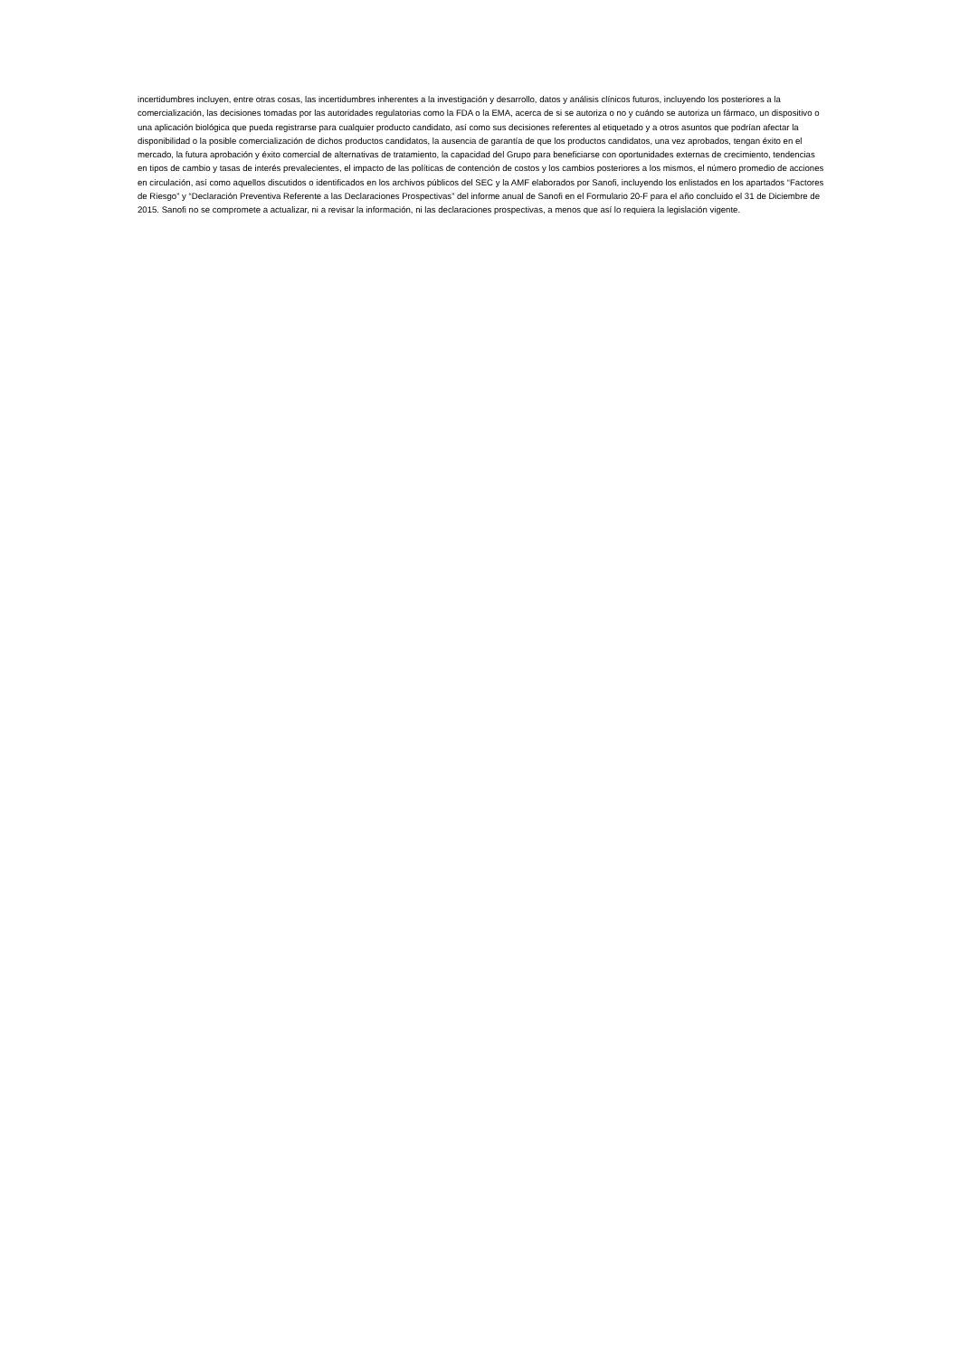incertidumbres incluyen, entre otras cosas, las incertidumbres inherentes a la investigación y desarrollo, datos y análisis clínicos futuros, incluyendo los posteriores a la comercialización, las decisiones tomadas por las autoridades regulatorias como la FDA o la EMA, acerca de si se autoriza o no y cuándo se autoriza un fármaco, un dispositivo o una aplicación biológica que pueda registrarse para cualquier producto candidato, así como sus decisiones referentes al etiquetado y a otros asuntos que podrían afectar la disponibilidad o la posible comercialización de dichos productos candidatos, la ausencia de garantía de que los productos candidatos, una vez aprobados, tengan éxito en el mercado, la futura aprobación y éxito comercial de alternativas de tratamiento, la capacidad del Grupo para beneficiarse con oportunidades externas de crecimiento, tendencias en tipos de cambio y tasas de interés prevalecientes, el impacto de las políticas de contención de costos y los cambios posteriores a los mismos, el número promedio de acciones en circulación, así como aquellos discutidos o identificados en los archivos públicos del SEC y la AMF elaborados por Sanofi, incluyendo los enlistados en los apartados “Factores de Riesgo” y “Declaración Preventiva Referente a las Declaraciones Prospectivas” del informe anual de Sanofi en el Formulario 20-F para el año concluido el 31 de Diciembre de 2015. Sanofi no se compromete a actualizar, ni a revisar la información, ni las declaraciones prospectivas, a menos que así lo requiera la legislación vigente.